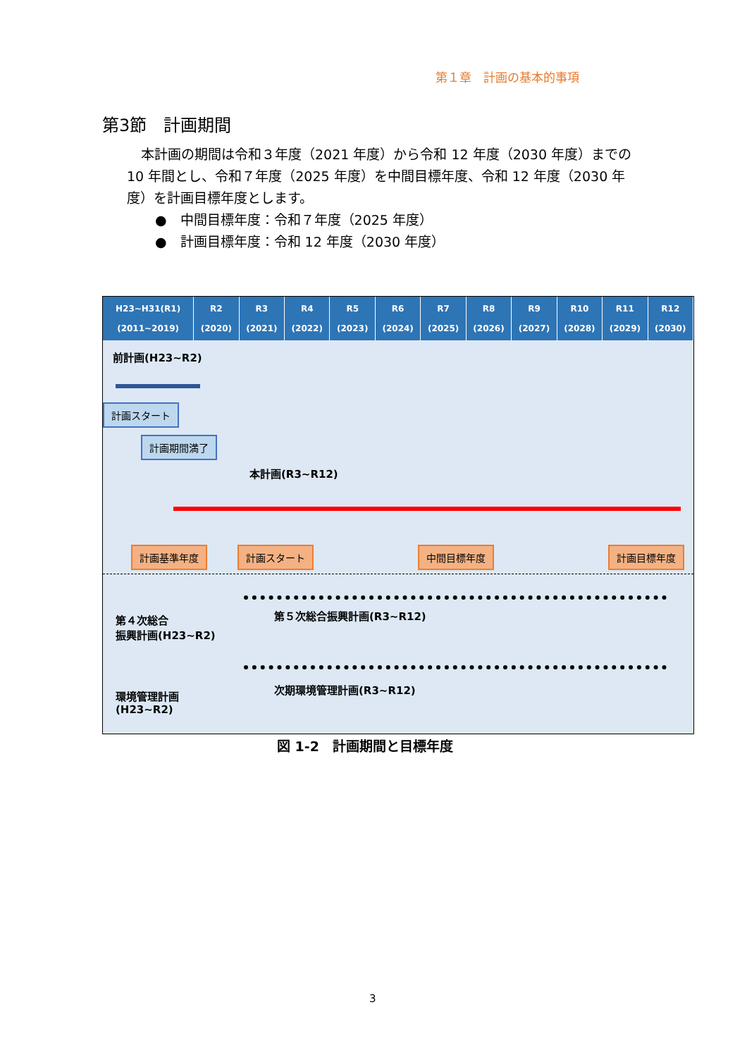第１章　計画の基本的事項
第3節　計画期間
本計画の期間は令和３年度（2021 年度）から令和 12 年度（2030 年度）までの 10 年間とし、令和７年度（2025 年度）を中間目標年度、令和 12 年度（2030 年度）を計画目標年度とします。
●　中間目標年度：令和７年度（2025 年度）
●　計画目標年度：令和 12 年度（2030 年度）
| H23~H31(R1) (2011~2019) | R2 (2020) | R3 (2021) | R4 (2022) | R5 (2023) | R6 (2024) | R7 (2025) | R8 (2026) | R9 (2027) | R10 (2028) | R11 (2029) | R12 (2030) |
| --- | --- | --- | --- | --- | --- | --- | --- | --- | --- | --- | --- |
前計画(H23~R2)
計画スタート
計画期間満了
本計画(R3~R12)
計画基準年度 計画スタート 中間目標年度 計画目標年度
第４次総合
振興計画(H23~R2)
第５次総合振興計画(R3~R12)
環境管理計画
(H23~R2)
次期環境管理計画(R3~R12)
図 1-2　計画期間と目標年度
3